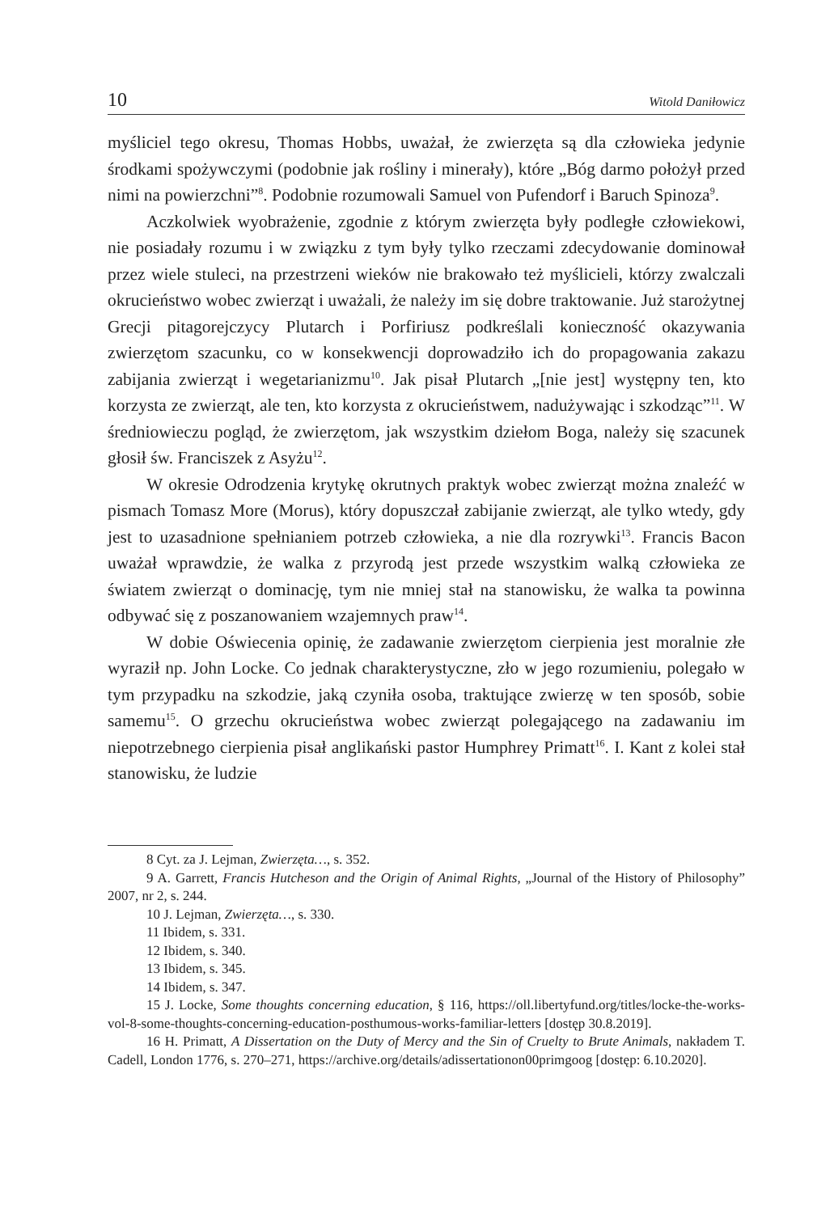10 Witold Daniłowicz
myśliciel tego okresu, Thomas Hobbs, uważał, że zwierzęta są dla człowieka jedynie środkami spożywczymi (podobnie jak rośliny i minerały), które „Bóg darmo położył przed nimi na powierzchni”<sup>8</sup>. Podobnie rozumowali Samuel von Pufendorf i Baruch Spinoza<sup>9</sup>.
Aczkolwiek wyobrażenie, zgodnie z którym zwierzęta były podległe człowiekowi, nie posiadały rozumu i w związku z tym były tylko rzeczami zdecydowanie dominował przez wiele stuleci, na przestrzeni wieków nie brakowało też myślicieli, którzy zwalczali okrucieństwo wobec zwierząt i uważali, że należy im się dobre traktowanie. Już starożytnej Grecji pitagorejczycy Plutarch i Porfiriusz podkreślali konieczność okazywania zwierzętom szacunku, co w konsekwencji doprowadziło ich do propagowania zakazu zabijania zwierząt i wegetarianizmu<sup>10</sup>. Jak pisał Plutarch „[nie jest] występny ten, kto korzysta ze zwierząt, ale ten, kto korzysta z okrucieństwem, nadużywając i szkodząc”<sup>11</sup>. W średniowieczu pogląd, że zwierzętom, jak wszystkim dziełom Boga, należy się szacunek głosił św. Franciszek z Asyżu<sup>12</sup>.
W okresie Odrodzenia krytykę okrutnych praktyk wobec zwierząt można znaleźć w pismach Tomasz More (Morus), który dopuszczał zabijanie zwierząt, ale tylko wtedy, gdy jest to uzasadnione spełnianiem potrzeb człowieka, a nie dla rozrywki<sup>13</sup>. Francis Bacon uważał wprawdzie, że walka z przyrodą jest przede wszystkim walką człowieka ze światem zwierząt o dominację, tym nie mniej stał na stanowisku, że walka ta powinna odbywać się z poszanowaniem wzajemnych praw<sup>14</sup>.
W dobie Oświecenia opinię, że zadawanie zwierzętom cierpienia jest moralnie złe wyraził np. John Locke. Co jednak charakterystyczne, zło w jego rozumieniu, polegało w tym przypadku na szkodzie, jaką czyniła osoba, traktujące zwierzę w ten sposób, sobie samemu<sup>15</sup>. O grzechu okrucieństwa wobec zwierząt polegającego na zadawaniu im niepotrzebnego cierpienia pisał anglikański pastor Humphrey Primatt<sup>16</sup>. I. Kant z kolei stał stanowisku, że ludzie
8 Cyt. za J. Lejman, Zwierzęta…, s. 352.
9 A. Garrett, Francis Hutcheson and the Origin of Animal Rights, „Journal of the History of Philosophy” 2007, nr 2, s. 244.
10 J. Lejman, Zwierzęta…, s. 330.
11 Ibidem, s. 331.
12 Ibidem, s. 340.
13 Ibidem, s. 345.
14 Ibidem, s. 347.
15 J. Locke, Some thoughts concerning education, § 116, https://oll.libertyfund.org/titles/locke-the-works-vol-8-some-thoughts-concerning-education-posthumous-works-familiar-letters [dostęp 30.8.2019].
16 H. Primatt, A Dissertation on the Duty of Mercy and the Sin of Cruelty to Brute Animals, nakładem T. Cadell, London 1776, s. 270–271, https://archive.org/details/adissertationon00primgoog [dostęp: 6.10.2020].